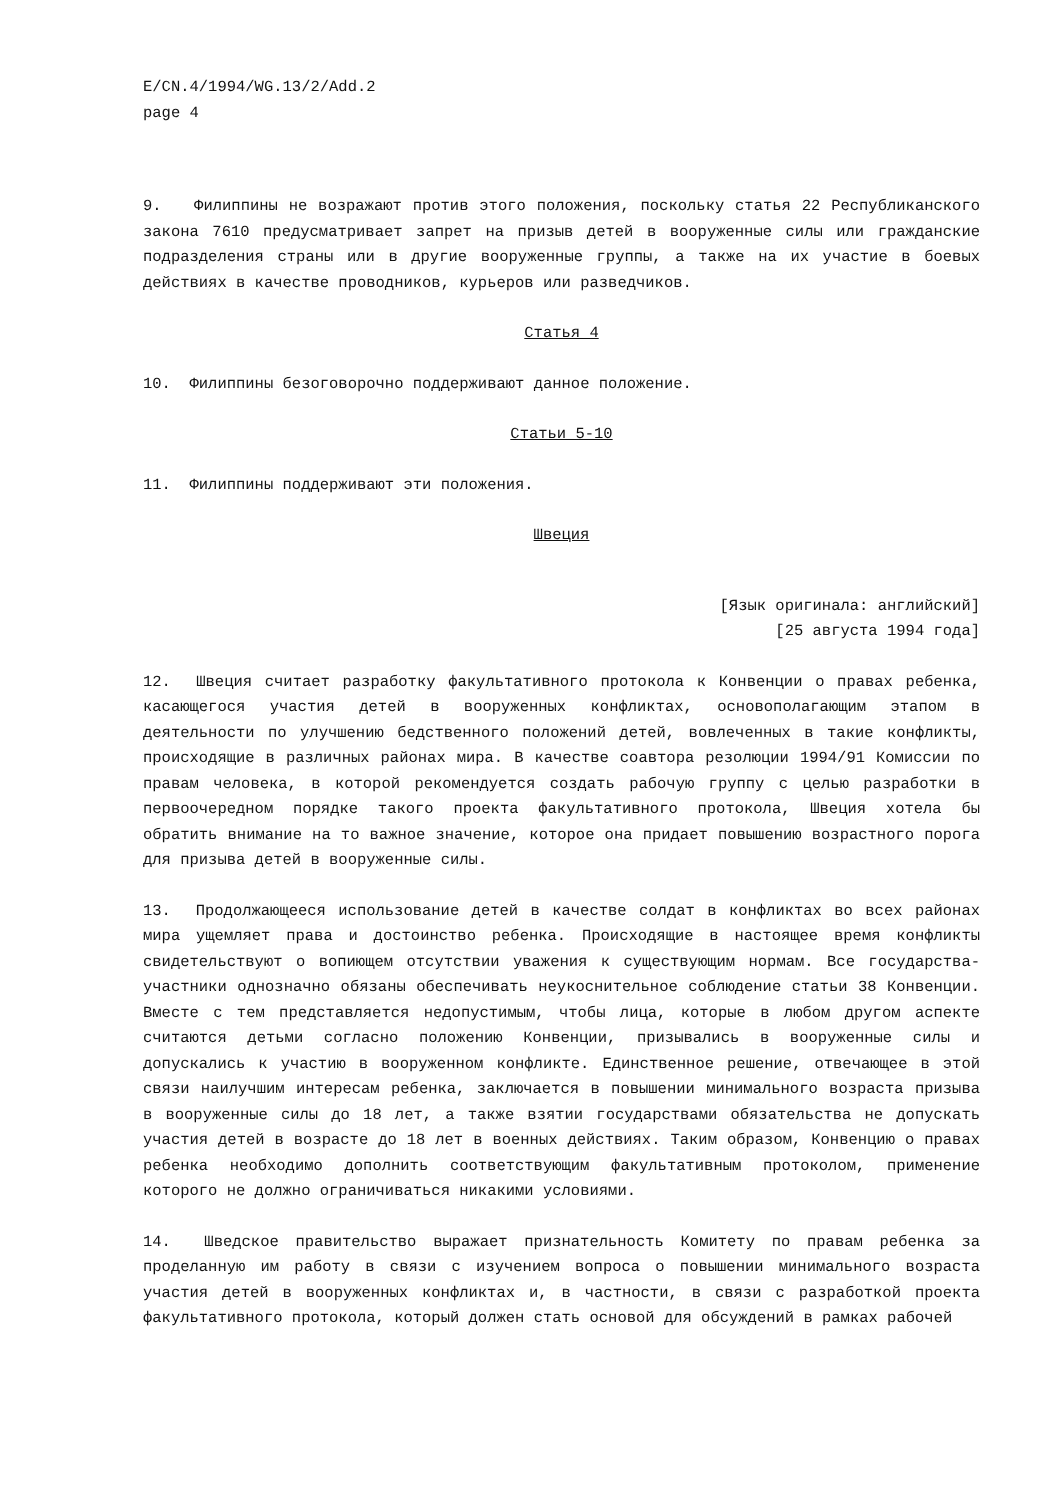E/CN.4/1994/WG.13/2/Add.2
page 4
9. Филиппины не возражают против этого положения, поскольку статья 22 Республиканского закона 7610 предусматривает запрет на призыв детей в вооруженные силы или гражданские подразделения страны или в другие вооруженные группы, а также на их участие в боевых действиях в качестве проводников, курьеров или разведчиков.
Статья 4
10. Филиппины безоговорочно поддерживают данное положение.
Статьи 5-10
11. Филиппины поддерживают эти положения.
Швеция
[Язык оригинала: английский]
[25 августа 1994 года]
12. Швеция считает разработку факультативного протокола к Конвенции о правах ребенка, касающегося участия детей в вооруженных конфликтах, основополагающим этапом в деятельности по улучшению бедственного положений детей, вовлеченных в такие конфликты, происходящие в различных районах мира. В качестве соавтора резолюции 1994/91 Комиссии по правам человека, в которой рекомендуется создать рабочую группу с целью разработки в первоочередном порядке такого проекта факультативного протокола, Швеция хотела бы обратить внимание на то важное значение, которое она придает повышению возрастного порога для призыва детей в вооруженные силы.
13. Продолжающееся использование детей в качестве солдат в конфликтах во всех районах мира ущемляет права и достоинство ребенка. Происходящие в настоящее время конфликты свидетельствуют о вопиющем отсутствии уважения к существующим нормам. Все государства-участники однозначно обязаны обеспечивать неукоснительное соблюдение статьи 38 Конвенции. Вместе с тем представляется недопустимым, чтобы лица, которые в любом другом аспекте считаются детьми согласно положению Конвенции, призывались в вооруженные силы и допускались к участию в вооруженном конфликте. Единственное решение, отвечающее в этой связи наилучшим интересам ребенка, заключается в повышении минимального возраста призыва в вооруженные силы до 18 лет, а также взятии государствами обязательства не допускать участия детей в возрасте до 18 лет в военных действиях. Таким образом, Конвенцию о правах ребенка необходимо дополнить соответствующим факультативным протоколом, применение которого не должно ограничиваться никакими условиями.
14. Шведское правительство выражает признательность Комитету по правам ребенка за проделанную им работу в связи с изучением вопроса о повышении минимального возраста участия детей в вооруженных конфликтах и, в частности, в связи с разработкой проекта факультативного протокола, который должен стать основой для обсуждений в рамках рабочей